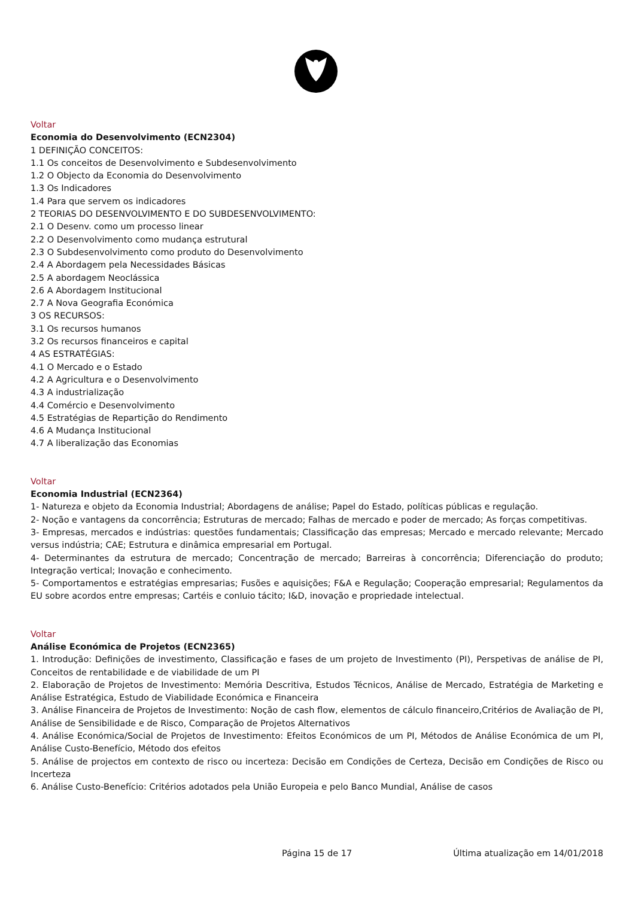Voltar
Economia do Desenvolvimento (ECN2304)
1 DEFINIÇÃO CONCEITOS:
1.1 Os conceitos de Desenvolvimento e Subdesenvolvimento
1.2 O Objecto da Economia do Desenvolvimento
1.3 Os Indicadores
1.4 Para que servem os indicadores
2 TEORIAS DO DESENVOLVIMENTO E DO SUBDESENVOLVIMENTO:
2.1 O Desenv. como um processo linear
2.2 O Desenvolvimento como mudança estrutural
2.3 O Subdesenvolvimento como produto do Desenvolvimento
2.4 A Abordagem pela Necessidades Básicas
2.5 A abordagem Neoclássica
2.6 A Abordagem Institucional
2.7 A Nova Geografia Económica
3 OS RECURSOS:
3.1 Os recursos humanos
3.2 Os recursos financeiros e capital
4 AS ESTRATÉGIAS:
4.1 O Mercado e o Estado
4.2 A Agricultura e o Desenvolvimento
4.3 A industrialização
4.4 Comércio e Desenvolvimento
4.5 Estratégias de Repartição do Rendimento
4.6 A Mudança Institucional
4.7 A liberalização das Economias
Voltar
Economia Industrial (ECN2364)
1- Natureza e objeto da Economia Industrial; Abordagens de análise; Papel do Estado, políticas públicas e regulação.
2- Noção e vantagens da concorrência; Estruturas de mercado; Falhas de mercado e poder de mercado; As forças competitivas.
3- Empresas, mercados e indústrias: questões fundamentais; Classificação das empresas; Mercado e mercado relevante; Mercado versus indústria; CAE; Estrutura e dinâmica empresarial em Portugal.
4- Determinantes da estrutura de mercado; Concentração de mercado; Barreiras à concorrência; Diferenciação do produto; Integração vertical; Inovação e conhecimento.
5- Comportamentos e estratégias empresarias; Fusões e aquisições; F&A e Regulação; Cooperação empresarial; Regulamentos da EU sobre acordos entre empresas; Cartéis e conluio tácito; I&D, inovação e propriedade intelectual.
Voltar
Análise Económica de Projetos (ECN2365)
1. Introdução: Definições de investimento, Classificação e fases de um projeto de Investimento (PI), Perspetivas de análise de PI, Conceitos de rentabilidade e de viabilidade de um PI
2. Elaboração de Projetos de Investimento: Memória Descritiva, Estudos Técnicos, Análise de Mercado, Estratégia de Marketing e Análise Estratégica, Estudo de Viabilidade Económica e Financeira
3. Análise Financeira de Projetos de Investimento: Noção de cash flow, elementos de cálculo financeiro,Critérios de Avaliação de PI, Análise de Sensibilidade e de Risco, Comparação de Projetos Alternativos
4. Análise Económica/Social de Projetos de Investimento: Efeitos Económicos de um PI, Métodos de Análise Económica de um PI, Análise Custo-Benefício, Método dos efeitos
5. Análise de projectos em contexto de risco ou incerteza: Decisão em Condições de Certeza, Decisão em Condições de Risco ou Incerteza
6. Análise Custo-Benefício: Critérios adotados pela União Europeia e pelo Banco Mundial, Análise de casos
Página 15 de 17 Última atualização em 14/01/2018